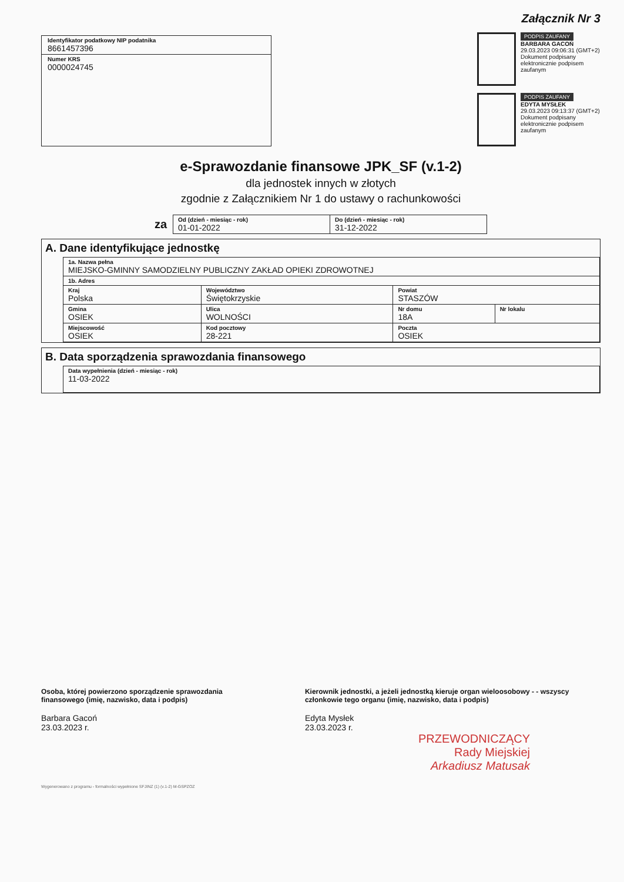Identyfikator podatkowy NIP podatnika
8661457396
Numer KRS
0000024745
Załącznik Nr 3
PODPIS ZAUFANY
BARBARA GACOŃ
29.03.2023 09:06:31 (GMT+2)
Dokument podpisany elektronicznie podpisem zaufanym
PODPIS ZAUFANY
EDYTA MYSŁEK
29.03.2023 09:13:37 (GMT+2)
Dokument podpisany elektronicznie podpisem zaufanym
e-Sprawozdanie finansowe JPK_SF (v.1-2)
dla jednostek innych w złotych
zgodnie z Załącznikiem Nr 1 do ustawy o rachunkowości
za
| Od (dzień - miesiąc - rok) 01-01-2022 | Do (dzień - miesiąc - rok) 31-12-2022 |
A. Dane identyfikujące jednostkę
| 1a. Nazwa pełna MIEJSKO-GMINNY SAMODZIELNY PUBLICZNY ZAKŁAD OPIEKI ZDROWOTNEJ | | | | | |
| 1b. Adres | | | | | |
| Kraj Polska | | Województwo Świętokrzyskie | | Powiat STASZÓW | |
| Gmina OSIEK | Ulica WOLNOŚCI | | | Nr domu 18A | Nr lokalu |
| Miejscowość OSIEK | | Kod pocztowy 28-221 | Poczta OSIEK | | |
B. Data sporządzenia sprawozdania finansowego
| Data wypełnienia (dzień - miesiąc - rok) 11-03-2022 |
Osoba, której powierzono sporządzenie sprawozdania finansowego (imię, nazwisko, data i podpis)
Barbara Gacoń
23.03.2023 r.
Kierownik jednostki, a jeżeli jednostką kieruje organ wieloosobowy - - wszyscy członkowie tego organu (imię, nazwisko, data i podpis)
Edyta Mysłek
23.03.2023 r.
PRZEWODNICZĄCY
Rady Miejskiej
Arkadiusz Matusak
Wygenerowano z programu - formalności wypełnione SFJINZ (1) (v.1-2) M-GSPZOZ